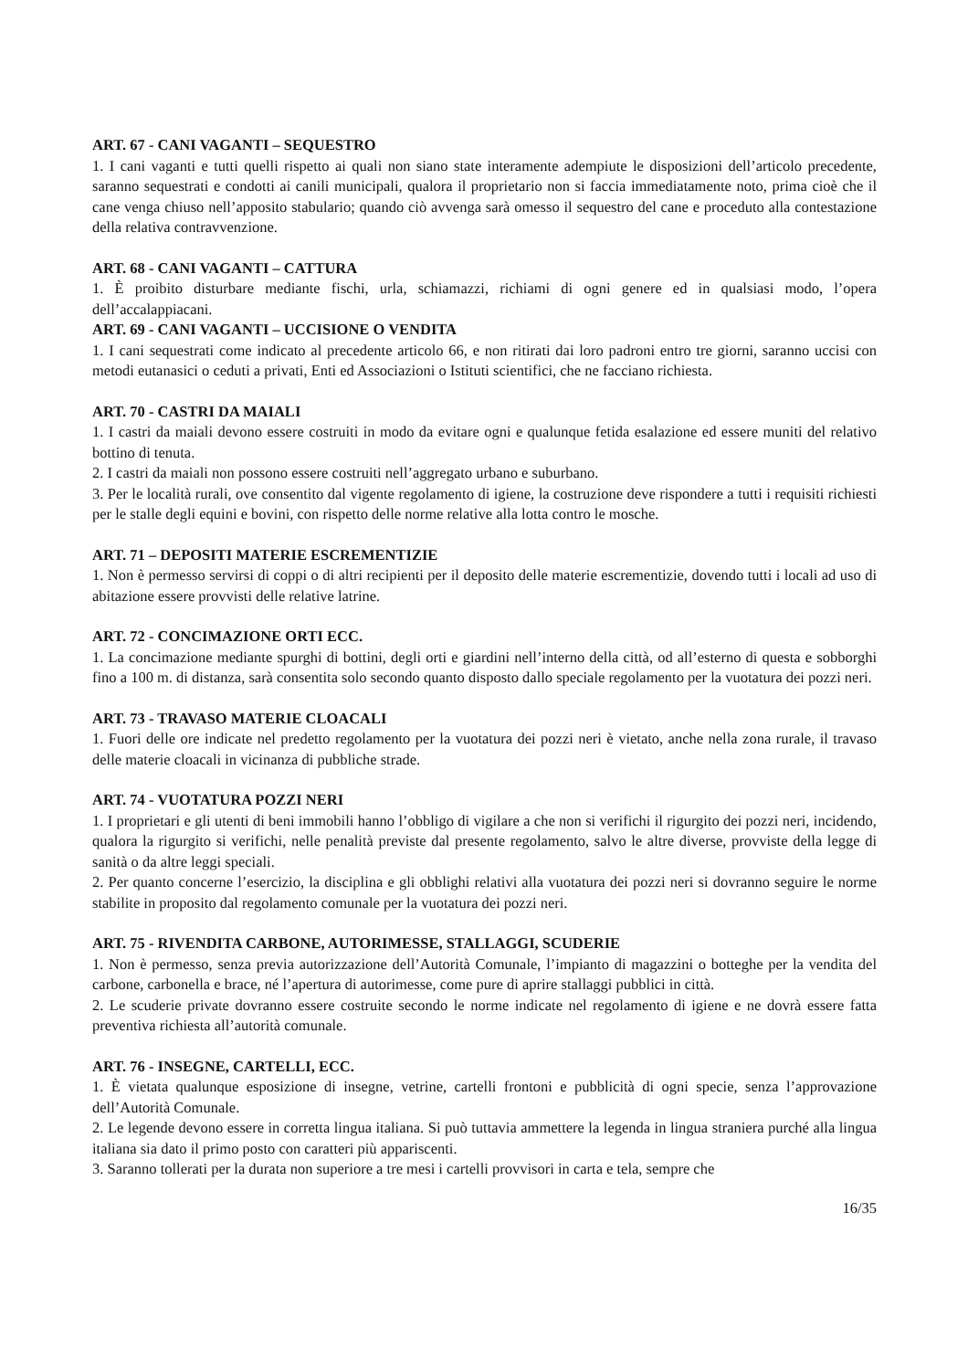ART. 67 - CANI VAGANTI – SEQUESTRO
1. I cani vaganti e tutti quelli rispetto ai quali non siano state interamente adempiute le disposizioni dell’articolo precedente, saranno sequestrati e condotti ai canili municipali, qualora il proprietario non si faccia immediatamente noto, prima cioè che il cane venga chiuso nell’apposito stabulario; quando ciò avvenga sarà omesso il sequestro del cane e proceduto alla contestazione della relativa contravvenzione.
ART. 68 - CANI VAGANTI – CATTURA
1. È proibito disturbare mediante fischi, urla, schiamazzi, richiami di ogni genere ed in qualsiasi modo, l’opera dell’accalappiacani.
ART. 69 - CANI VAGANTI – UCCISIONE O VENDITA
1. I cani sequestrati come indicato al precedente articolo 66, e non ritirati dai loro padroni entro tre giorni, saranno uccisi con metodi eutanasici o ceduti a privati, Enti ed Associazioni o Istituti scientifici, che ne facciano richiesta.
ART. 70 - CASTRI DA MAIALI
1. I castri da maiali devono essere costruiti in modo da evitare ogni e qualunque fetida esalazione ed essere muniti del relativo bottino di tenuta.
2. I castri da maiali non possono essere costruiti nell’aggregato urbano e suburbano.
3. Per le località rurali, ove consentito dal vigente regolamento di igiene, la costruzione deve rispondere a tutti i requisiti richiesti per le stalle degli equini e bovini, con rispetto delle norme relative alla lotta contro le mosche.
ART. 71 – DEPOSITI MATERIE ESCREMENTIZIE
1. Non è permesso servirsi di coppi o di altri recipienti per il deposito delle materie escrementizie, dovendo tutti i locali ad uso di abitazione essere provvisti delle relative latrine.
ART. 72 - CONCIMAZIONE ORTI ECC.
1. La concimazione mediante spurghi di bottini, degli orti e giardini nell’interno della città, od all’esterno di questa e sobborghi fino a 100 m. di distanza, sarà consentita solo secondo quanto disposto dallo speciale regolamento per la vuotatura dei pozzi neri.
ART. 73 - TRAVASO MATERIE CLOACALI
1. Fuori delle ore indicate nel predetto regolamento per la vuotatura dei pozzi neri è vietato, anche nella zona rurale, il travaso delle materie cloacali in vicinanza di pubbliche strade.
ART. 74 - VUOTATURA POZZI NERI
1. I proprietari e gli utenti di beni immobili hanno l’obbligo di vigilare a che non si verifichi il rigurgito dei pozzi neri, incidendo, qualora la rigurgito si verifichi, nelle penalità previste dal presente regolamento, salvo le altre diverse, provviste della legge di sanità o da altre leggi speciali.
2. Per quanto concerne l’esercizio, la disciplina e gli obblighi relativi alla vuotatura dei pozzi neri si dovranno seguire le norme stabilite in proposito dal regolamento comunale per la vuotatura dei pozzi neri.
ART. 75 - RIVENDITA CARBONE, AUTORIMESSE, STALLAGGI, SCUDERIE
1. Non è permesso, senza previa autorizzazione dell’Autorità Comunale, l’impianto di magazzini o botteghe per la vendita del carbone, carbonella e brace, né l’apertura di autorimesse, come pure di aprire stallaggi pubblici in città.
2. Le scuderie private dovranno essere costruite secondo le norme indicate nel regolamento di igiene e ne dovrà essere fatta preventiva richiesta all’autorità comunale.
ART. 76 - INSEGNE, CARTELLI, ECC.
1. È vietata qualunque esposizione di insegne, vetrine, cartelli frontoni e pubblicità di ogni specie, senza l’approvazione dell’Autorità Comunale.
2. Le legende devono essere in corretta lingua italiana. Si può tuttavia ammettere la legenda in lingua straniera purché alla lingua italiana sia dato il primo posto con caratteri più appariscenti.
3. Saranno tollerati per la durata non superiore a tre mesi i cartelli provvisori in carta e tela, sempre che
16/35